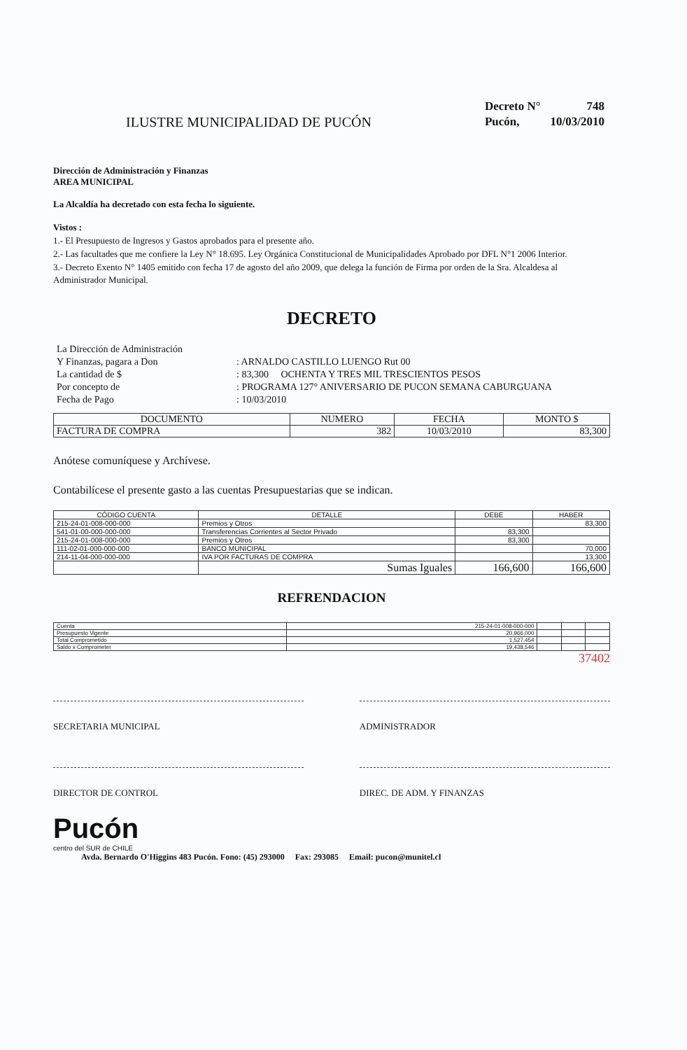ILUSTRE MUNICIPALIDAD DE PUCÓN
| Decreto N° | 748 |
| Pucón, | 10/03/2010 |
Dirección de Administración y Finanzas
AREA MUNICIPAL
La Alcaldía ha decretado con esta fecha lo siguiente.
Vistos :
1.- El Presupuesto de Ingresos y Gastos aprobados para el presente año.
2.- Las facultades que me confiere la Ley N° 18.695. Ley Orgánica Constitucional de Municipalidades Aprobado por DFL N°1 2006 Interior.
3.- Decreto Exento N° 1405 emitido con fecha 17 de agosto del año 2009, que delega la función de Firma por orden de la Sra. Alcaldesa al Administrador Municipal.
DECRETO
| La Dirección de Administración | |
| Y Finanzas, pagara a Don | : ARNALDO CASTILLO LUENGO Rut 00 |
| La cantidad de $ | : 83,300 OCHENTA Y TRES MIL TRESCIENTOS PESOS |
| Por concepto de | : PROGRAMA 127° ANIVERSARIO DE PUCON SEMANA CABURGUANA |
| Fecha de Pago | : 10/03/2010 |
| DOCUMENTO | NUMERO | FECHA | MONTO $ |
| --- | --- | --- | --- |
| FACTURA DE COMPRA | 382 | 10/03/2010 | 83,300 |
Anótese comuníquese y Archívese.
Contabilícese el presente gasto a las cuentas Presupuestarias que se indican.
| CÓDIGO CUENTA | DETALLE | DEBE | HABER |
| --- | --- | --- | --- |
| 215-24-01-008-000-000 | Premios y Otros | | 83,300 |
| 541-01-00-000-000-000 | Transferencias Corrientes al Sector Privado | 83,300 | |
| 215-24-01-008-000-000 | Premios y Otros | 83,300 | |
| 111-02-01-000-000-000 | BANCO MUNICIPAL | | 70,000 |
| 214-11-04-000-000-000 | IVA POR FACTURAS DE COMPRA | | 13,300 |
| | Sumas Iguales | 166,600 | 166,600 |
REFRENDACION
| Cuenta | 215-24-01-008-000-000 | | | |
| Presupuesto Vigente | 20,966,000 | | | |
| Total Comprometido | 1,527,454 | | | |
| Saldo x Comprometer | 19,438,546 | | | |
37402
SECRETARIA MUNICIPAL ADMINISTRADOR
DIRECTOR DE CONTROL DIREC. DE ADM. Y FINANZAS
Pucón
centro del SUR de CHILE
Avda. Bernardo O'Higgins 483 Pucón. Fono: (45) 293000 Fax: 293085 Email: pucon@munitel.cl